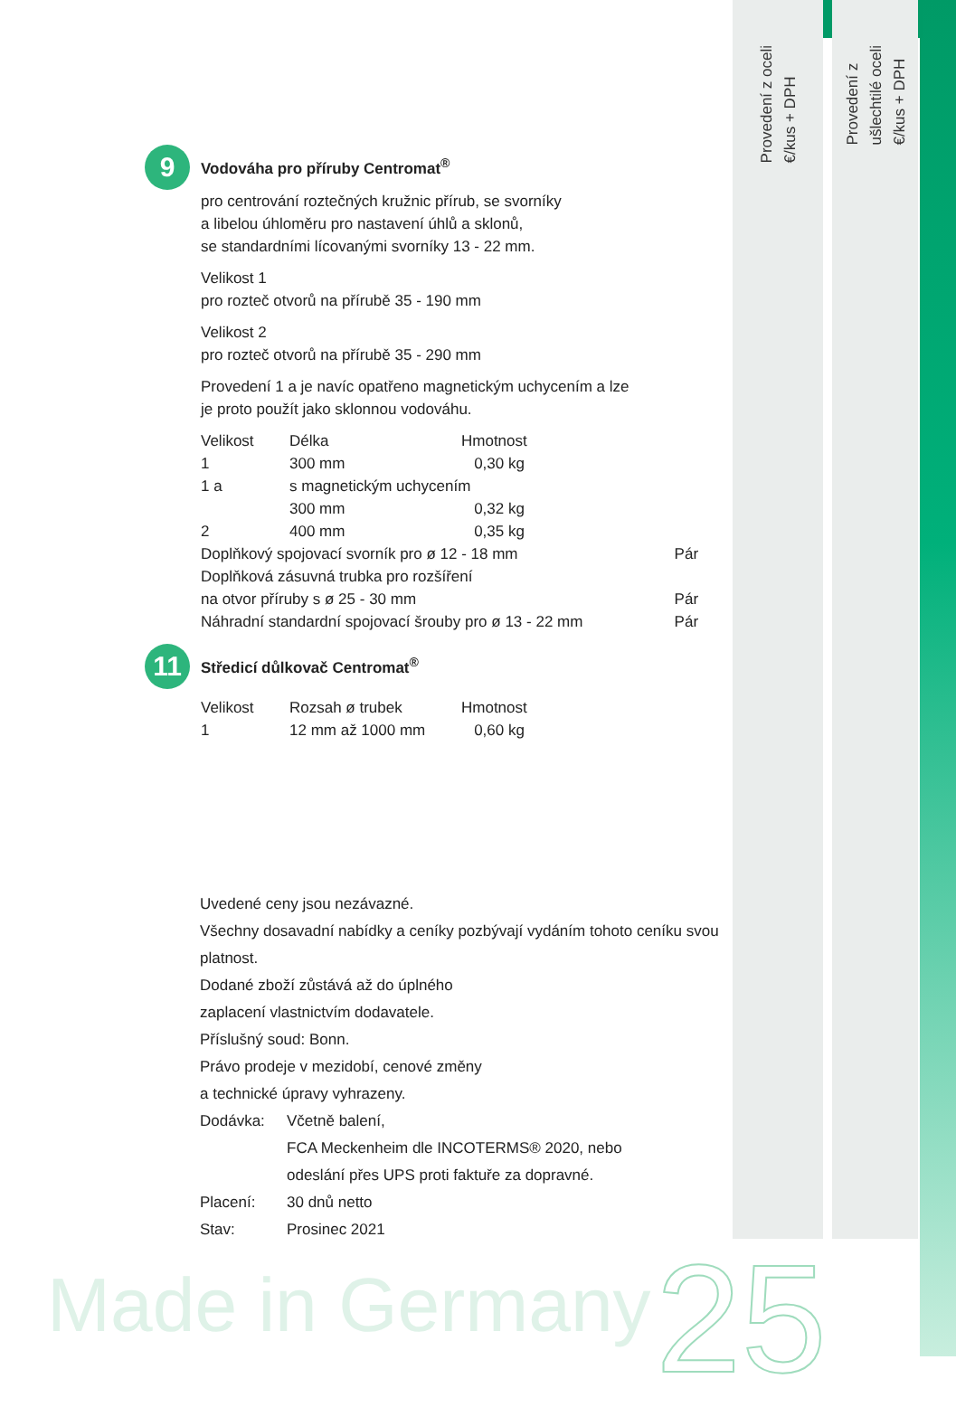Provedení z oceli
€/kus + DPH
Provedení z
ušlechtilé oceli
€/kus + DPH
9 Vodováha pro příruby Centromat<sup>®</sup>
pro centrování roztečných kružnic přírub, se svorníky
a libelou úhloměru pro nastavení úhlů a sklonů,
se standardními lícovanými svorníky 13 - 22 mm.
Velikost 1
pro rozteč otvorů na přírubě 35 - 190 mm
Velikost 2
pro rozteč otvorů na přírubě 35 - 290 mm
Provedení 1 a je navíc opatřeno magnetickým uchycením a lze
je proto použít jako sklonnou vodováhu.
| Velikost | Délka | Hmotnost | |
| 1 | 300 mm | 0,30 kg | |
| 1 a | s magnetickým uchycením | | |
| | 300 mm | 0,32 kg | |
| 2 | 400 mm | 0,35 kg | |
| Doplňkový spojovací svorník pro ø 12 - 18 mm | | | Pár |
| Doplňková zásuvná trubka pro rozšíření | | | |
| na otvor příruby s ø 25 - 30 mm | | | Pár |
| Náhradní standardní spojovací šrouby pro ø 13 - 22 mm | | | Pár |
11 Středicí důlkovač Centromat<sup>®</sup>
| Velikost | Rozsah ø trubek | Hmotnost |
| 1 | 12 mm až 1000 mm | 0,60 kg |
Uvedené ceny jsou nezávazné.
Všechny dosavadní nabídky a ceníky pozbývají vydáním tohoto ceníku svou
platnost.
Dodané zboží zůstává až do úplného
zaplacení vlastnictvím dodavatele.
Příslušný soud: Bonn.
Právo prodeje v mezidobí, cenové změny
a technické úpravy vyhrazeny.
| Dodávka: | Včetně balení, FCA Meckenheim dle INCOTERMS® 2020, nebo odeslání přes UPS proti faktuře za dopravné. |
| Placení: | 30 dnů netto |
| Stav: | Prosinec 2021 |
Made in Germany 25